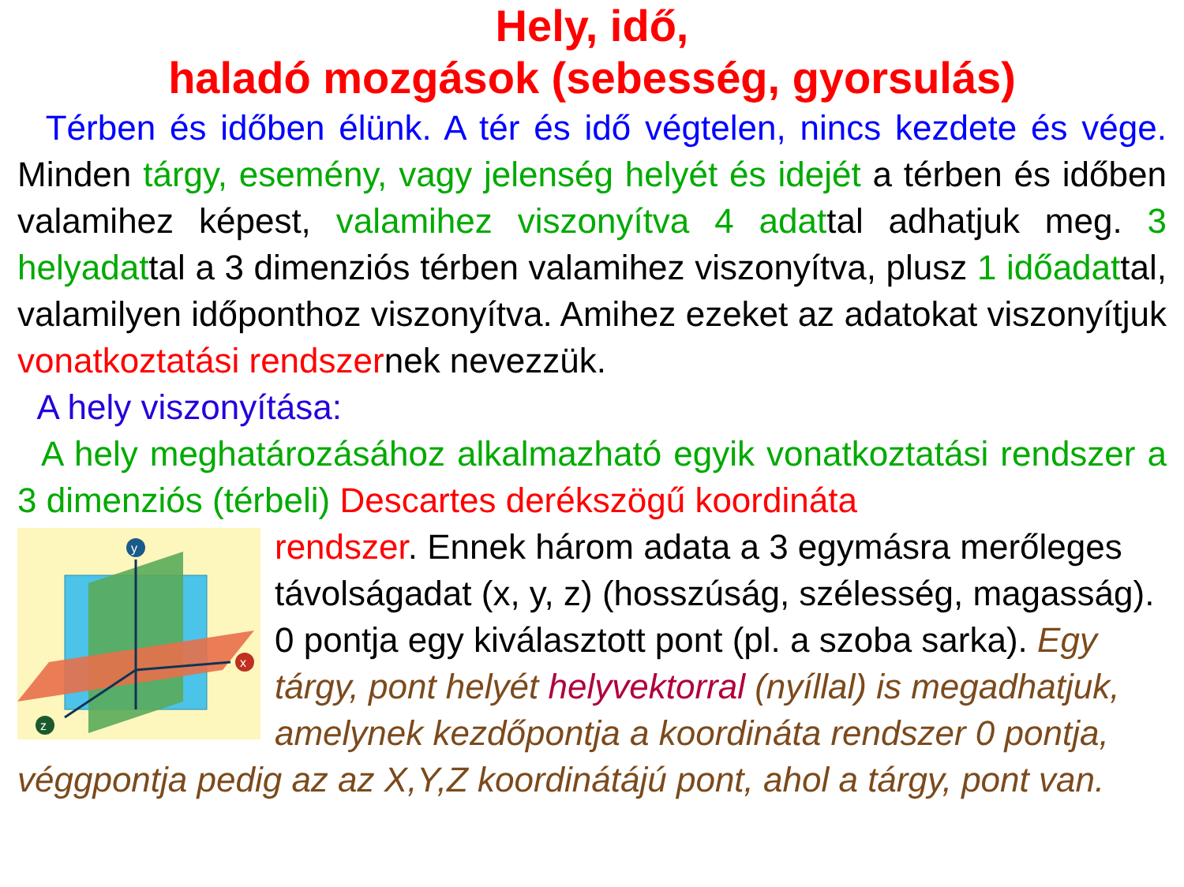Hely, idő,
haladó mozgások (sebesség, gyorsulás)
Térben és időben élünk. A tér és idő végtelen, nincs kezdete és vége. Minden tárgy, esemény, vagy jelenség helyét és idejét a térben és időben valamihez képest, valamihez viszonyítva 4 adattal adhatjuk meg. 3 helyadattal a 3 dimenziós térben valamihez viszonyítva, plusz 1 időadattal, valamilyen időponthoz viszonyítva. Amihez ezeket az adatokat viszonyítjuk vonatkoztatási rendszernek nevezzük.
A hely viszonyítása:
A hely meghatározásához alkalmazható egyik vonatkoztatási rendszer a 3 dimenziós (térbeli) Descartes derékszögű koordináta
y
x
z
rendszer. Ennek három adata a 3 egymásra merőleges távolságadat (x, y, z) (hosszúság, szélesség, magasság). 0 pontja egy kiválasztott pont (pl. a szoba sarka). Egy tárgy, pont helyét helyvektorral (nyíllal) is megadhatjuk, amelynek kezdőpontja a koordináta rendszer 0 pontja, véggpontja pedig az az X,Y,Z koordinátájú pont, ahol a tárgy, pont van.